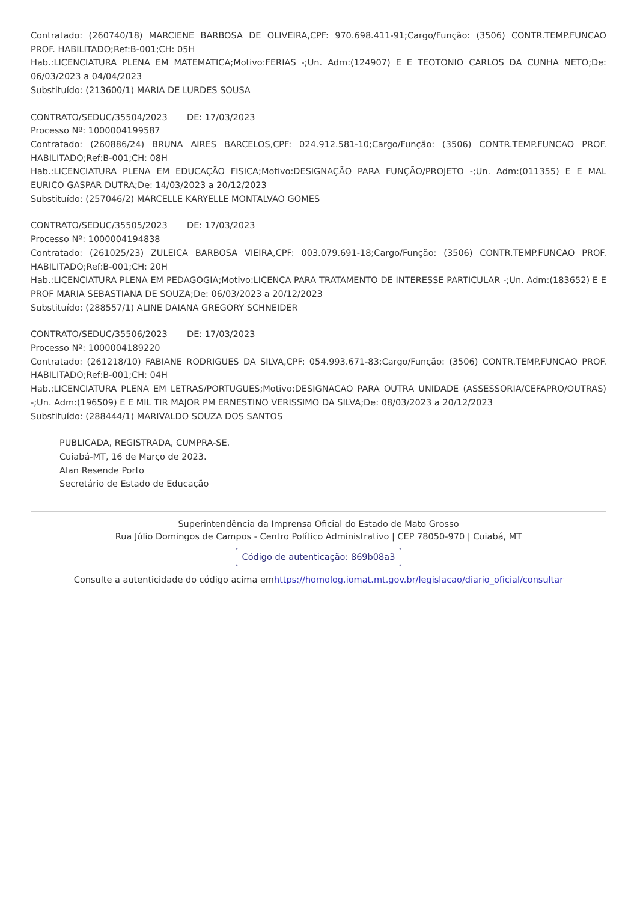Contratado: (260740/18) MARCIENE BARBOSA DE OLIVEIRA,CPF: 970.698.411-91;Cargo/Função: (3506) CONTR.TEMP.FUNCAO PROF. HABILITADO;Ref:B-001;CH: 05H
Hab.:LICENCIATURA PLENA EM MATEMATICA;Motivo:FERIAS -;Un. Adm:(124907) E E TEOTONIO CARLOS DA CUNHA NETO;De: 06/03/2023 a 04/04/2023
Substituído: (213600/1) MARIA DE LURDES SOUSA
CONTRATO/SEDUC/35504/2023 DE: 17/03/2023
Processo Nº: 1000004199587
Contratado: (260886/24) BRUNA AIRES BARCELOS,CPF: 024.912.581-10;Cargo/Função: (3506) CONTR.TEMP.FUNCAO PROF. HABILITADO;Ref:B-001;CH: 08H
Hab.:LICENCIATURA PLENA EM EDUCAÇÃO FISICA;Motivo:DESIGNAÇÃO PARA FUNÇÃO/PROJETO -;Un. Adm:(011355) E E MAL EURICO GASPAR DUTRA;De: 14/03/2023 a 20/12/2023
Substituído: (257046/2) MARCELLE KARYELLE MONTALVAO GOMES
CONTRATO/SEDUC/35505/2023 DE: 17/03/2023
Processo Nº: 1000004194838
Contratado: (261025/23) ZULEICA BARBOSA VIEIRA,CPF: 003.079.691-18;Cargo/Função: (3506) CONTR.TEMP.FUNCAO PROF. HABILITADO;Ref:B-001;CH: 20H
Hab.:LICENCIATURA PLENA EM PEDAGOGIA;Motivo:LICENCA PARA TRATAMENTO DE INTERESSE PARTICULAR -;Un. Adm:(183652) E E PROF MARIA SEBASTIANA DE SOUZA;De: 06/03/2023 a 20/12/2023
Substituído: (288557/1) ALINE DAIANA GREGORY SCHNEIDER
CONTRATO/SEDUC/35506/2023 DE: 17/03/2023
Processo Nº: 1000004189220
Contratado: (261218/10) FABIANE RODRIGUES DA SILVA,CPF: 054.993.671-83;Cargo/Função: (3506) CONTR.TEMP.FUNCAO PROF. HABILITADO;Ref:B-001;CH: 04H
Hab.:LICENCIATURA PLENA EM LETRAS/PORTUGUES;Motivo:DESIGNACAO PARA OUTRA UNIDADE (ASSESSORIA/CEFAPRO/OUTRAS) -;Un. Adm:(196509) E E MIL TIR MAJOR PM ERNESTINO VERISSIMO DA SILVA;De: 08/03/2023 a 20/12/2023
Substituído: (288444/1) MARIVALDO SOUZA DOS SANTOS
PUBLICADA, REGISTRADA, CUMPRA-SE.
Cuiabá-MT, 16 de Março de 2023.
Alan Resende Porto
Secretário de Estado de Educação
Superintendência da Imprensa Oficial do Estado de Mato Grosso
Rua Júlio Domingos de Campos - Centro Político Administrativo | CEP 78050-970 | Cuiabá, MT
Código de autenticação: 869b08a3
Consulte a autenticidade do código acima emhttps://homolog.iomat.mt.gov.br/legislacao/diario_oficial/consultar